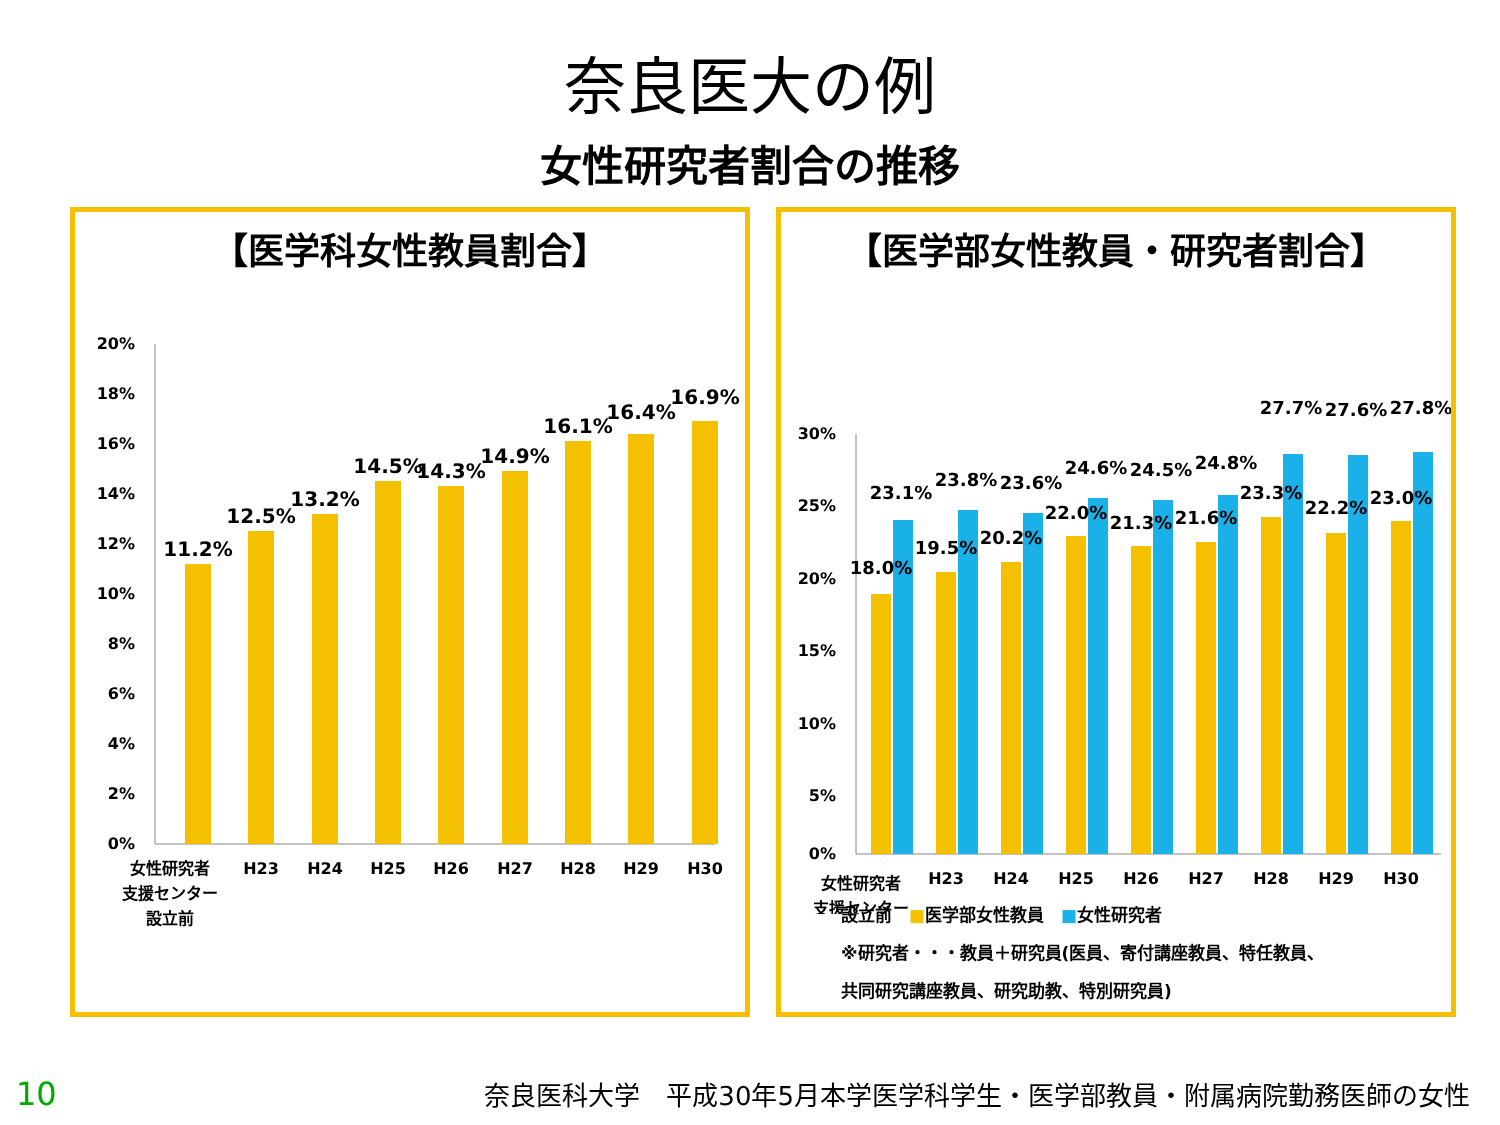奈良医大の例
女性研究者割合の推移
【医学科女性教員割合】
20%
18%
16%
14%
12%
10%
8%
6%
4%
2%
0%
11.2%
12.5%
13.2%
14.5%
14.3%
14.9%
16.1%
16.4%
16.9%
女性研究者
支援センター
設立前
H23
H24
H25
H26
H27
H28
H29
H30
【医学部女性教員・研究者割合】
30%
25%
20%
15%
10%
5%
0%
18.0%
19.5%
20.2%
22.0%
21.3%
21.6%
23.3%
22.2%
23.0%
23.1%
23.8%
23.6%
24.6%
24.5%
24.8%
27.7%
27.6%
27.8%
女性研究者
支援センター
H23
H24
H25
H26
H27
H28
H29
H30
設立前　■医学部女性教員　■女性研究者
※研究者・・・教員＋研究員(医員、寄付講座教員、特任教員、
共同研究講座教員、研究助教、特別研究員)
10 奈良医科大学　平成30年5月本学医学科学生・医学部教員・附属病院勤務医師の女性